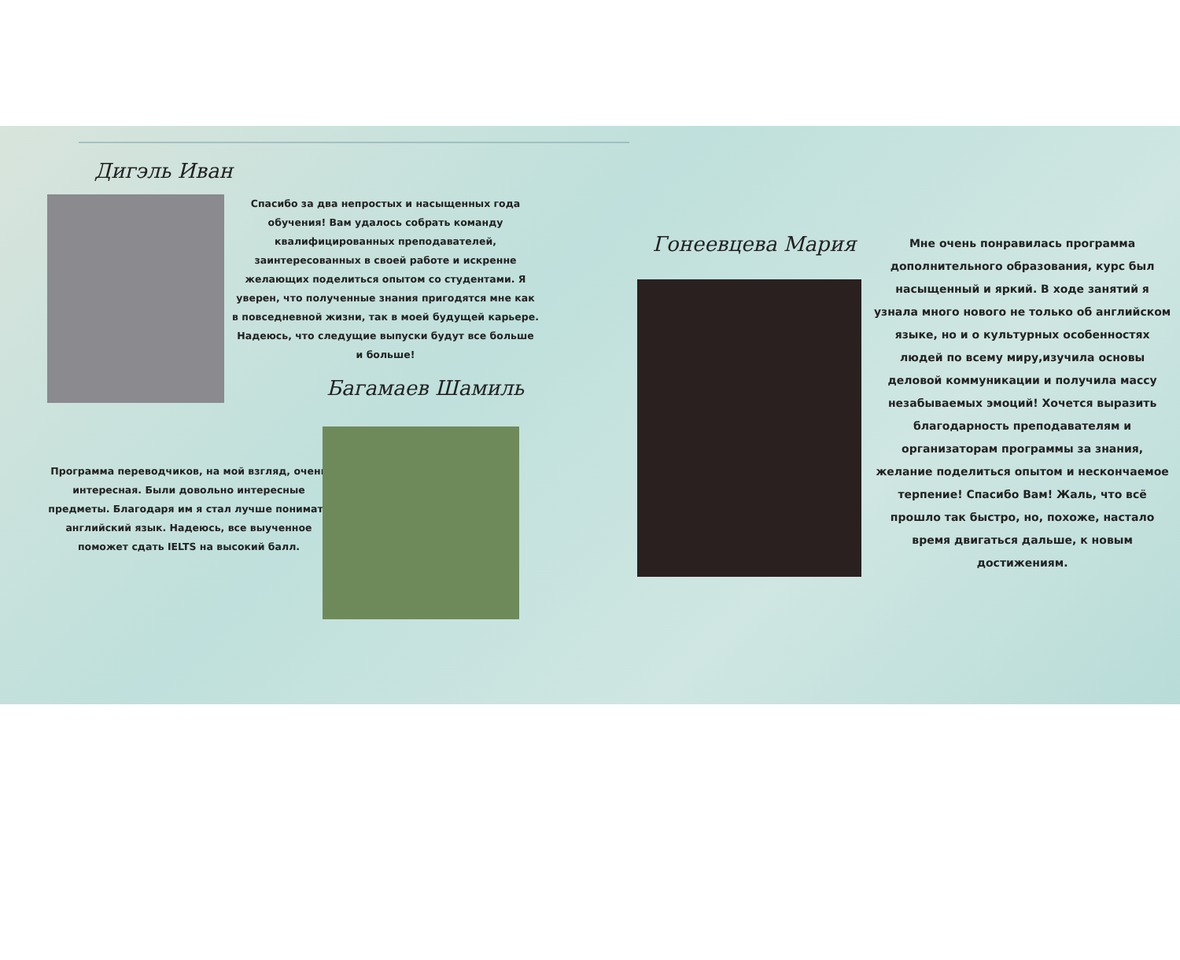Дигэль Иван
Спасибо за два непростых и насыщенных года обучения! Вам удалось собрать команду квалифицированных преподавателей, заинтересованных в своей работе и искренне желающих поделиться опытом со студентами. Я уверен, что полученные знания пригодятся мне как в повседневной жизни, так в моей будущей карьере. Надеюсь, что следущие выпуски будут все больше и больше!
Багамаев Шамиль
Программа переводчиков, на мой взгляд, очень интересная. Были довольно интересные предметы. Благодаря им я стал лучше понимать английский язык. Надеюсь, все выученное поможет сдать IELTS на высокий балл.
Гонеевцева Мария
Мне очень понравилась программа дополнительного образования, курс был насыщенный и яркий. В ходе занятий я узнала много нового не только об английском языке, но и о культурных особенностях людей по всему миру,изучила основы деловой коммуникации и получила массу незабываемых эмоций! Хочется выразить благодарность преподавателям и организаторам программы за знания, желание поделиться опытом и нескончаемое терпение! Спасибо Вам! Жаль, что всё прошло так быстро, но, похоже, настало время двигаться дальше, к новым достижениям.